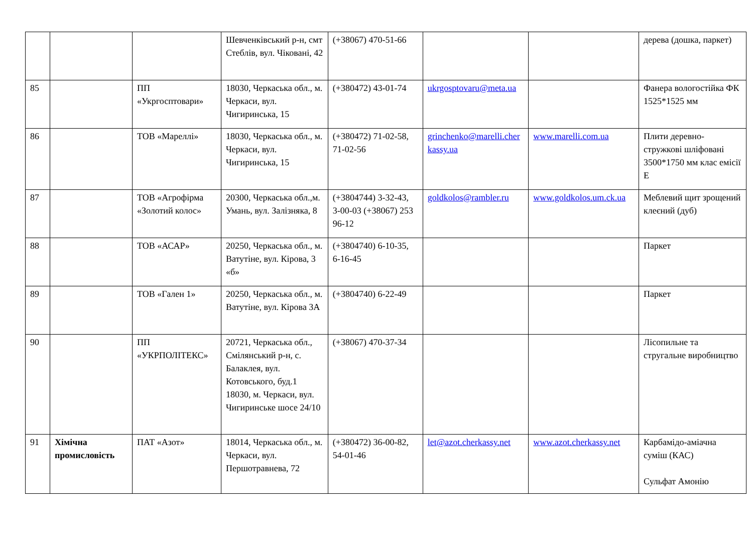| | | | Шевченківський р-н, смт Стеблів, вул. Чіковані, 42 | (+38067) 470-51-66 | | | дерева (дошка, паркет) |
| 85 | | ПП «Укргосптовари» | 18030, Черкаська обл., м. Черкаси, вул. Чигиринська, 15 | (+380472) 43-01-74 | ukrgosptovaru@meta.ua | | Фанера вологостійка ФК 1525*1525 мм |
| 86 | | ТОВ «Мареллі» | 18030, Черкаська обл., м. Черкаси, вул. Чигиринська, 15 | (+380472) 71-02-58, 71-02-56 | grinchenko@marelli.cherkassy.ua | www.marelli.com.ua | Плити деревно-стружкові шліфовані 3500*1750 мм клас емісії Е |
| 87 | | ТОВ «Агрофірма «Золотий колос» | 20300, Черкаська обл.,м. Умань, вул. Залізняка, 8 | (+3804744) 3-32-43, 3-00-03 (+38067) 253 96-12 | goldkolos@rambler.ru | www.goldkolos.um.ck.ua | Меблевий щит зрощений клеєний (дуб) |
| 88 | | ТОВ «АСАР» | 20250, Черкаська обл., м. Ватутіне, вул. Кірова, 3 «б» | (+3804740) 6-10-35, 6-16-45 | | | Паркет |
| 89 | | ТОВ «Гален 1» | 20250, Черкаська обл., м. Ватутіне, вул. Кірова 3А | (+3804740) 6-22-49 | | | Паркет |
| 90 | | ПП «УКРПОЛІТЕКС» | 20721, Черкаська обл., Смілянський р-н, с. Балаклея, вул. Котовського, буд.1 18030, м. Черкаси, вул. Чигиринське шосе 24/10 | (+38067) 470-37-34 | | | Лісопильне та стругальне виробництво |
| 91 | Хімічна промисловість | ПАТ «Азот» | 18014, Черкаська обл., м. Черкаси, вул. Першотравнева, 72 | (+380472) 36-00-82, 54-01-46 | let@azot.cherkassy.net | www.azot.cherkassy.net | Карбамідо-аміачна суміш (КАС) Сульфат Амонію |